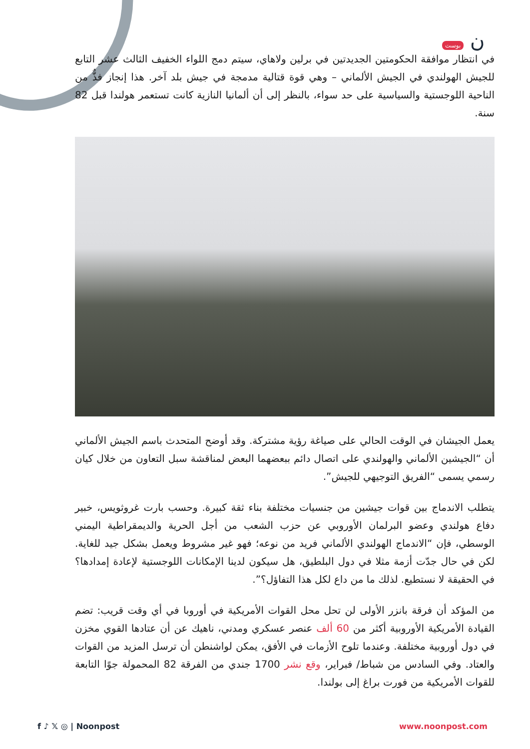ن بوست
في انتظار موافقة الحكومتين الجديدتين في برلين ولاهاي، سيتم دمج اللواء الخفيف الثالث عشر التابع للجيش الهولندي في الجيش الألماني – وهي قوة قتالية مدمجة في جيش بلد آخر. هذا إنجاز فذٌّ من الناحية اللوجستية والسياسية على حد سواء، بالنظر إلى أن ألمانيا النازية كانت تستعمر هولندا قبل 82 سنة.
يعمل الجيشان في الوقت الحالي على صياغة رؤية مشتركة. وقد أوضح المتحدث باسم الجيش الألماني أن “الجيشين الألماني والهولندي على اتصال دائم ببعضهما البعض لمناقشة سبل التعاون من خلال كيان رسمي يسمى “الفريق التوجيهي للجيش”.
يتطلب الاندماج بين قوات جيشين من جنسيات مختلفة بناء ثقة كبيرة. وحسب بارت غروثويس، خبير دفاع هولندي وعضو البرلمان الأوروبي عن حزب الشعب من أجل الحرية والديمقراطية اليمني الوسطي، فإن “الاندماج الهولندي الألماني فريد من نوعه؛ فهو غير مشروط ويعمل بشكل جيد للغاية. لكن في حال جدّت أزمة مثلا في دول البلطيق، هل سيكون لدينا الإمكانات اللوجستية لإعادة إمدادها؟ في الحقيقة لا نستطيع. لذلك ما من داع لكل هذا التفاؤل؟”.
من المؤكد أن فرقة بانزر الأولى لن تحل محل القوات الأمريكية في أوروبا في أي وقت قريب: تضم القيادة الأمريكية الأوروبية أكثر من 60 ألف عنصر عسكري ومدني، ناهيك عن أن عتادها القوي مخزن في دول أوروبية مختلفة. وعندما تلوح الأزمات في الأفق، يمكن لواشنطن أن ترسل المزيد من القوات والعتاد. وفي السادس من شباط/ فبراير، وقع نشر 1700 جندي من الفرقة 82 المحمولة جوًا التابعة للقوات الأمريكية من فورت براغ إلى بولندا.
f ♪ 𝕏 ◎ | Noonpost www.noonpost.com